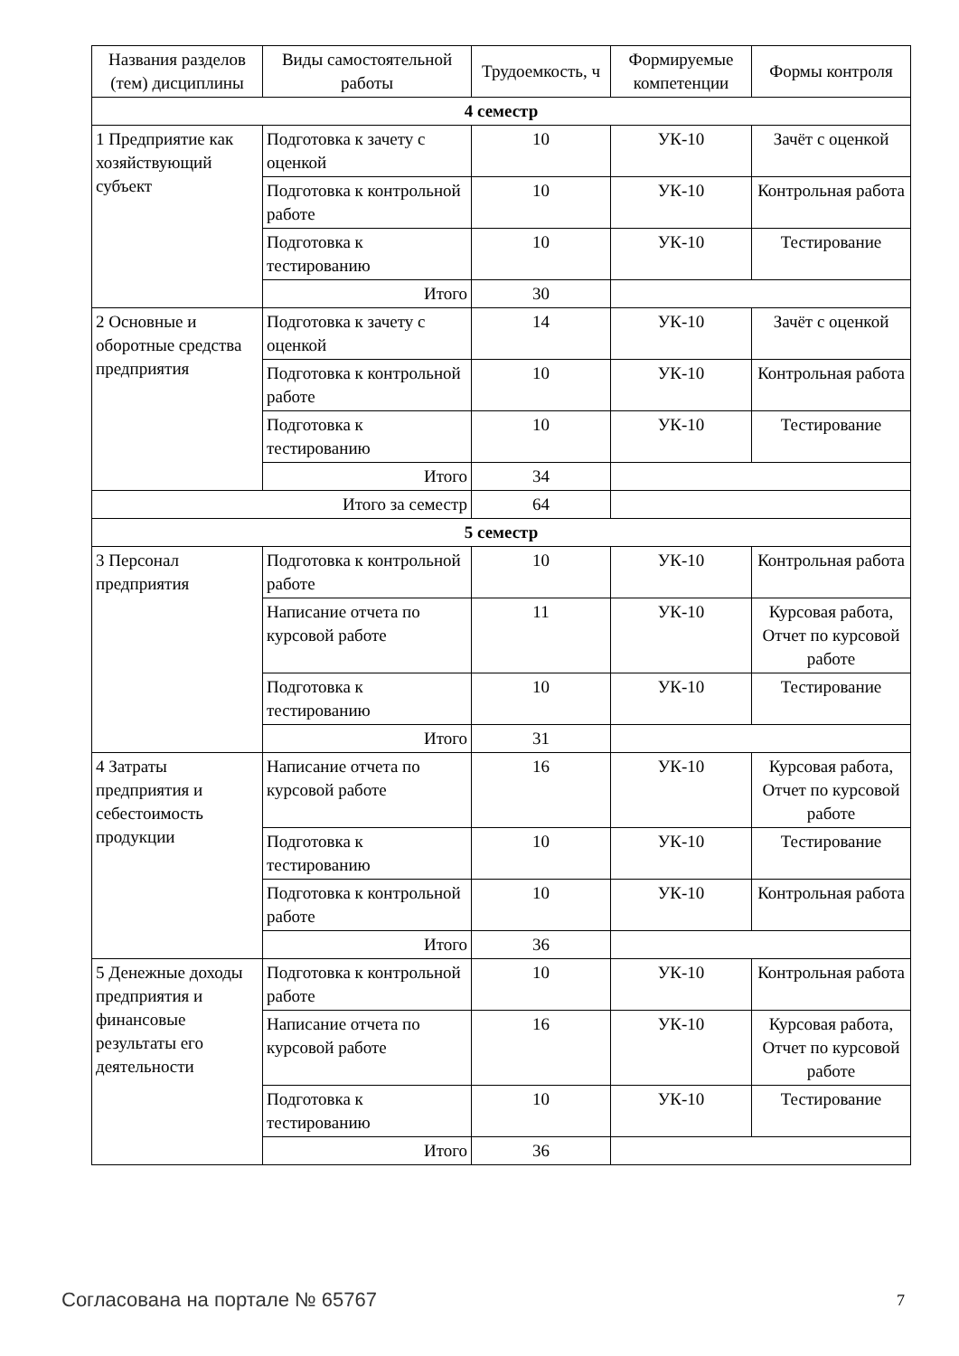| Названия разделов (тем) дисциплины | Виды самостоятельной работы | Трудоемкость, ч | Формируемые компетенции | Формы контроля |
| --- | --- | --- | --- | --- |
| 4 семестр | | | | |
| 1 Предприятие как хозяйствующий субъект | Подготовка к зачету с оценкой | 10 | УК-10 | Зачёт с оценкой |
| | Подготовка к контрольной работе | 10 | УК-10 | Контрольная работа |
| | Подготовка к тестированию | 10 | УК-10 | Тестирование |
| | Итого | 30 | | |
| 2 Основные и оборотные средства предприятия | Подготовка к зачету с оценкой | 14 | УК-10 | Зачёт с оценкой |
| | Подготовка к контрольной работе | 10 | УК-10 | Контрольная работа |
| | Подготовка к тестированию | 10 | УК-10 | Тестирование |
| | Итого | 34 | | |
| Итого за семестр | | 64 | | |
| 5 семестр | | | | |
| 3 Персонал предприятия | Подготовка к контрольной работе | 10 | УК-10 | Контрольная работа |
| | Написание отчета по курсовой работе | 11 | УК-10 | Курсовая работа, Отчет по курсовой работе |
| | Подготовка к тестированию | 10 | УК-10 | Тестирование |
| | Итого | 31 | | |
| 4 Затраты предприятия и себестоимость продукции | Написание отчета по курсовой работе | 16 | УК-10 | Курсовая работа, Отчет по курсовой работе |
| | Подготовка к тестированию | 10 | УК-10 | Тестирование |
| | Подготовка к контрольной работе | 10 | УК-10 | Контрольная работа |
| | Итого | 36 | | |
| 5 Денежные доходы предприятия и финансовые результаты его деятельности | Подготовка к контрольной работе | 10 | УК-10 | Контрольная работа |
| | Написание отчета по курсовой работе | 16 | УК-10 | Курсовая работа, Отчет по курсовой работе |
| | Подготовка к тестированию | 10 | УК-10 | Тестирование |
| | Итого | 36 | | |
Согласована на портале № 65767 7